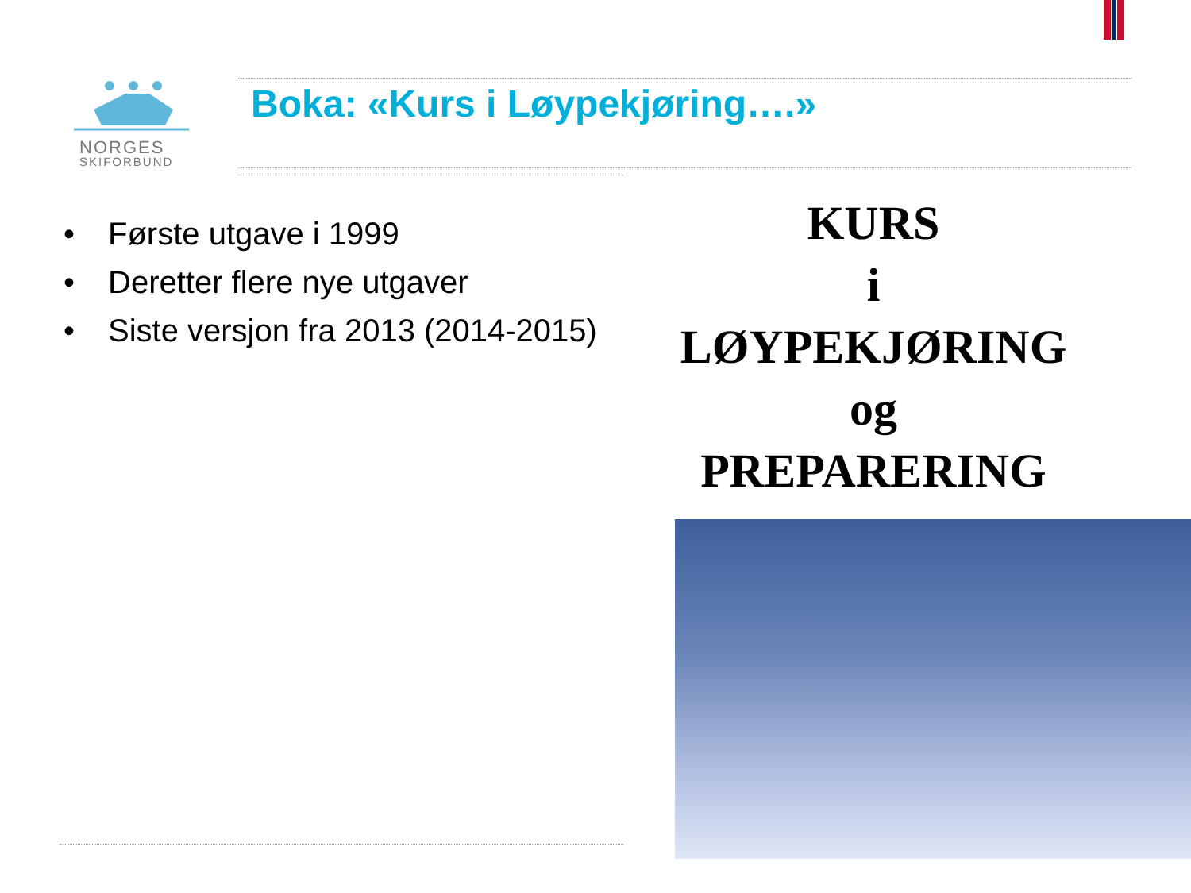NORGES
SKIFORBUND
Boka: «Kurs i Løypekjøring….»
• Første utgave i 1999
• Deretter flere nye utgaver
• Siste versjon fra 2013 (2014-2015)
KURS
i
LØYPEKJØRING
og
PREPARERING